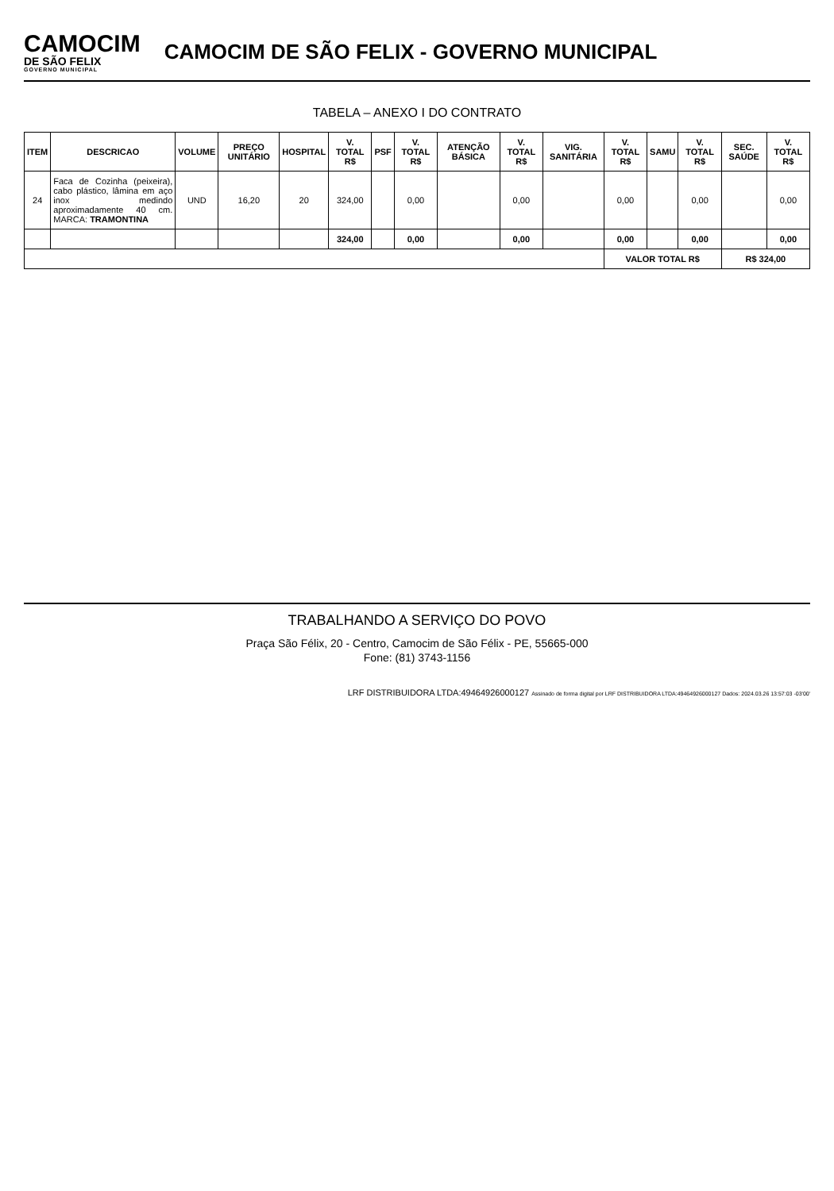CAMOCIM
DE SÃO FELIX
GOVERNO MUNICIPAL
CAMOCIM DE SÃO FELIX - GOVERNO MUNICIPAL
TABELA – ANEXO I DO CONTRATO
| ITEM | DESCRICAO | VOLUME | PREÇO UNITÁRIO | HOSPITAL | V. TOTAL R$ | PSF | V. TOTAL R$ | ATENÇÃO BÁSICA | V. TOTAL R$ | VIG. SANITÁRIA | V. TOTAL R$ | SAMU | V. TOTAL R$ | SEC. SAÚDE | V. TOTAL R$ |
| --- | --- | --- | --- | --- | --- | --- | --- | --- | --- | --- | --- | --- | --- | --- | --- |
| 24 | Faca de Cozinha (peixeira), cabo plástico, lâmina em aço inox medindo aproximadamente 40 cm. MARCA: TRAMONTINA | UND | 16,20 | 20 | 324,00 | | 0,00 | | 0,00 | | 0,00 | | 0,00 | | 0,00 |
| | | | | | 324,00 | | 0,00 | | 0,00 | | 0,00 | | 0,00 | | 0,00 |
| | | | | | | | | | | | VALOR TOTAL R$ | | | R$ 324,00 | |
TRABALHANDO A SERVIÇO DO POVO
Praça São Félix, 20 - Centro, Camocim de São Félix - PE, 55665-000
Fone: (81) 3743-1156
LRF DISTRIBUIDORA LTDA:49464926000127 Assinado de forma digital por LRF DISTRIBUIDORA LTDA:49464926000127 Dados: 2024.03.26 13:57:03 -03'00'